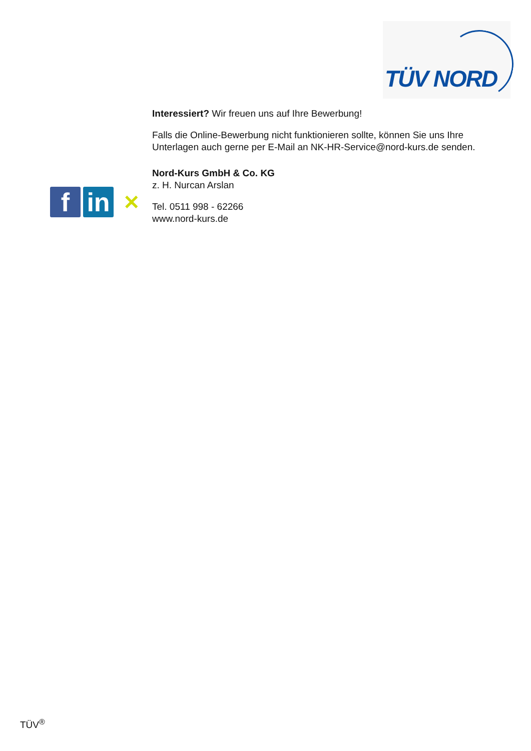TÜV NORD
f
in
✕
Interessiert? Wir freuen uns auf Ihre Bewerbung!
Falls die Online-Bewerbung nicht funktionieren sollte, können Sie uns Ihre Unterlagen auch gerne per E-Mail an NK-HR-Service@nord-kurs.de senden.
Nord-Kurs GmbH & Co. KG
z. H. Nurcan Arslan
Tel. 0511 998 - 62266
www.nord-kurs.de
TÜV<sup>®</sup>